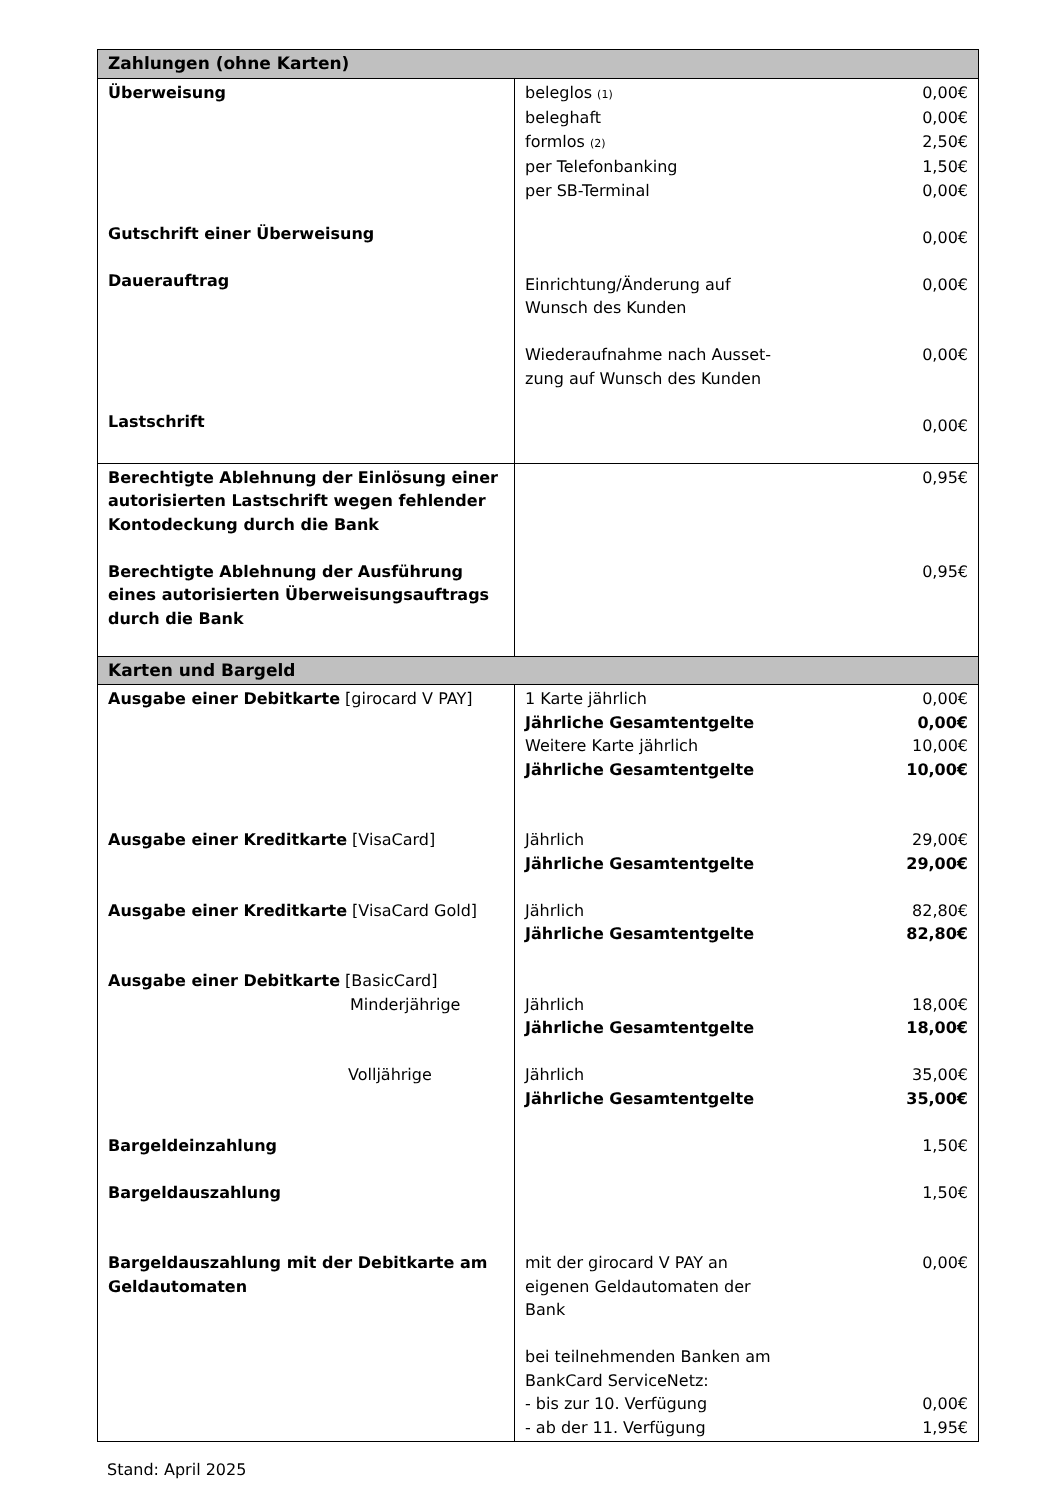| Zahlungen (ohne Karten) | |
| --- | --- |
| Überweisung Gutschrift einer Überweisung Dauerauftrag Lastschrift | beleglos (1) 0,00€ beleghaft 0,00€ formlos (2) 2,50€ per Telefonbanking 1,50€ per SB-Terminal 0,00€ 0,00€ Einrichtung/Änderung auf Wunsch des Kunden 0,00€ Wiederaufnahme nach Ausset- zung auf Wunsch des Kunden 0,00€ 0,00€ |
| Berechtigte Ablehnung der Einlösung einer autorisierten Lastschrift wegen fehlender Kontodeckung durch die Bank Berechtigte Ablehnung der Ausführung eines autorisierten Überweisungsauftrags durch die Bank | 0,95€ 0,95€ |
| Karten und Bargeld | |
| Ausgabe einer Debitkarte [girocard V PAY] Ausgabe einer Kreditkarte [VisaCard] Ausgabe einer Kreditkarte [VisaCard Gold] Ausgabe einer Debitkarte [BasicCard] Minderjährige Volljährige Bargeldeinzahlung Bargeldauszahlung Bargeldauszahlung mit der Debitkarte am Geldautomaten | 1 Karte jährlich 0,00€ Jährliche Gesamtentgelte 0,00€ Weitere Karte jährlich 10,00€ Jährliche Gesamtentgelte 10,00€ Jährlich 29,00€ Jährliche Gesamtentgelte 29,00€ Jährlich 82,80€ Jährliche Gesamtentgelte 82,80€ Jährlich 18,00€ Jährliche Gesamtentgelte 18,00€ Jährlich 35,00€ Jährliche Gesamtentgelte 35,00€ 1,50€ 1,50€ mit der girocard V PAY an eigenen Geldautomaten der Bank 0,00€ bei teilnehmenden Banken am BankCard ServiceNetz: - bis zur 10. Verfügung 0,00€ - ab der 11. Verfügung 1,95€ |
Stand: April 2025